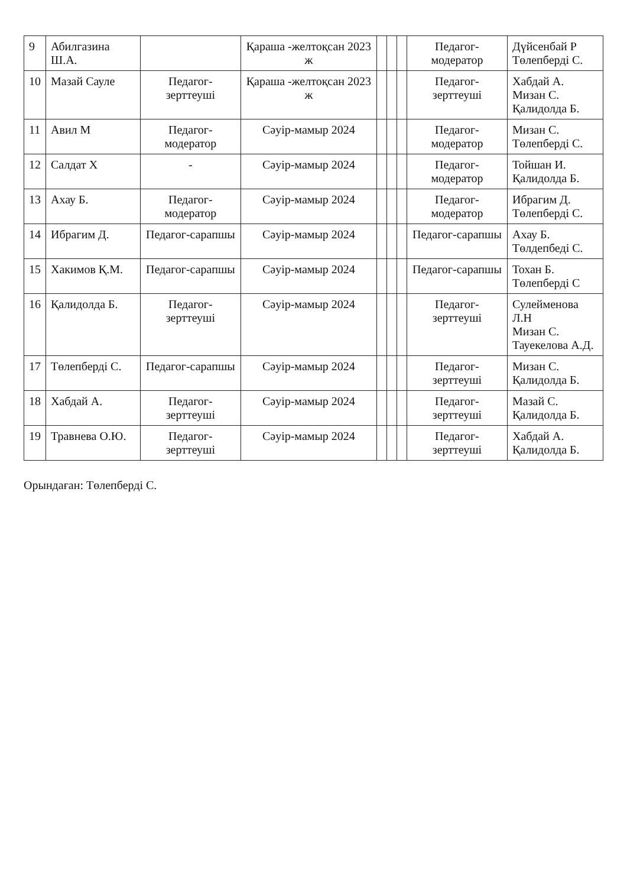| 9 | Абилгазина Ш.А. | | Қараша -желтоқсан 2023 ж | | | | Педагог-модератор | Дүйсенбай Р Төлепберді С. |
| 10 | Мазай Сауле | Педагог-зерттеуші | Қараша -желтоқсан 2023 ж | | | | Педагог-зерттеуші | Хабдай А. Мизан С. Қалидолда Б. |
| 11 | Авил М | Педагог-модератор | Сәуір-мамыр 2024 | | | | Педагог-модератор | Мизан С. Төлепберді С. |
| 12 | Салдат Х | - | Сәуір-мамыр 2024 | | | | Педагог-модератор | Тойшан И. Қалидолда Б. |
| 13 | Ахау Б. | Педагог-модератор | Сәуір-мамыр 2024 | | | | Педагог-модератор | Ибрагим Д. Төлепберді С. |
| 14 | Ибрагим Д. | Педагог-сарапшы | Сәуір-мамыр 2024 | | | | Педагог-сарапшы | Ахау Б. Төлдепбеді С. |
| 15 | Хакимов Қ.М. | Педагог-сарапшы | Сәуір-мамыр 2024 | | | | Педагог-сарапшы | Тохан Б. Төлепберді С |
| 16 | Қалидолда Б. | Педагог-зерттеуші | Сәуір-мамыр 2024 | | | | Педагог-зерттеуші | Сулейменова Л.Н Мизан С. Тауекелова А.Д. |
| 17 | Төлепберді С. | Педагог-сарапшы | Сәуір-мамыр 2024 | | | | Педагог-зерттеуші | Мизан С. Қалидолда Б. |
| 18 | Хабдай А. | Педагог-зерттеуші | Сәуір-мамыр 2024 | | | | Педагог-зерттеуші | Мазай С. Қалидолда Б. |
| 19 | Травнева О.Ю. | Педагог-зерттеуші | Сәуір-мамыр 2024 | | | | Педагог-зерттеуші | Хабдай А. Қалидолда Б. |
Орындаған: Төлепберді С.